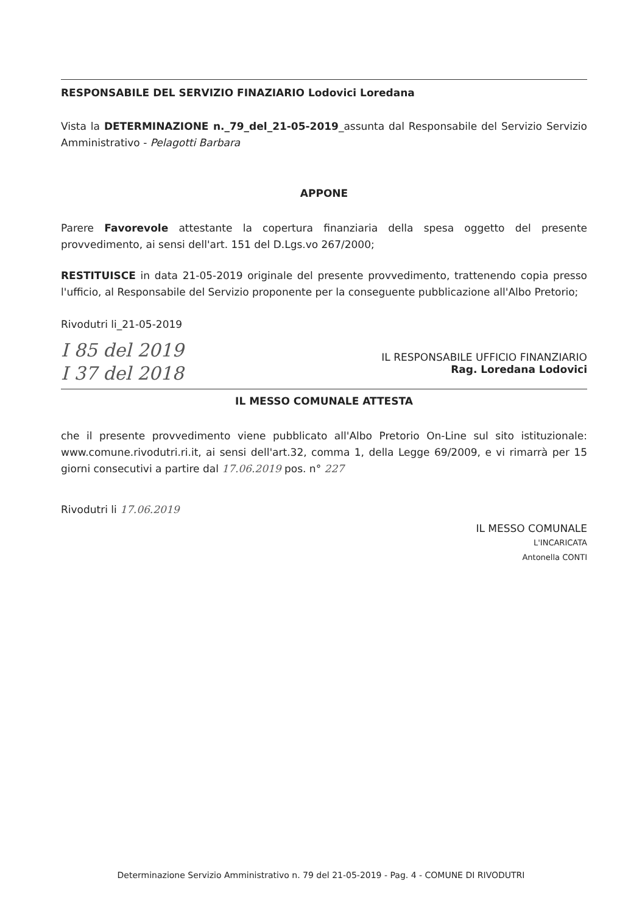RESPONSABILE DEL SERVIZIO FINAZIARIO Lodovici Loredana
Vista la DETERMINAZIONE n._79_del_21-05-2019_assunta dal Responsabile del Servizio Servizio Amministrativo - Pelagotti Barbara
APPONE
Parere Favorevole attestante la copertura finanziaria della spesa oggetto del presente provvedimento, ai sensi dell'art. 151 del D.Lgs.vo 267/2000;
RESTITUISCE in data 21-05-2019 originale del presente provvedimento, trattenendo copia presso l'ufficio, al Responsabile del Servizio proponente per la conseguente pubblicazione all'Albo Pretorio;
Rivodutri li_21-05-2019
I 85 del 2019
I 37 del 2018
IL RESPONSABILE UFFICIO FINANZIARIO
Rag. Loredana Lodovici
IL MESSO COMUNALE ATTESTA
che il presente provvedimento viene pubblicato all'Albo Pretorio On-Line sul sito istituzionale: www.comune.rivodutri.ri.it, ai sensi dell'art.32, comma 1, della Legge 69/2009, e vi rimarrà per 15 giorni consecutivi a partire dal 17.06.2019 pos. n° 227
Rivodutri li 17.06.2019
IL MESSO COMUNALE
L'INCARICATA
Antonella CONTI
Determinazione Servizio Amministrativo n. 79 del 21-05-2019 - Pag. 4 - COMUNE DI RIVODUTRI